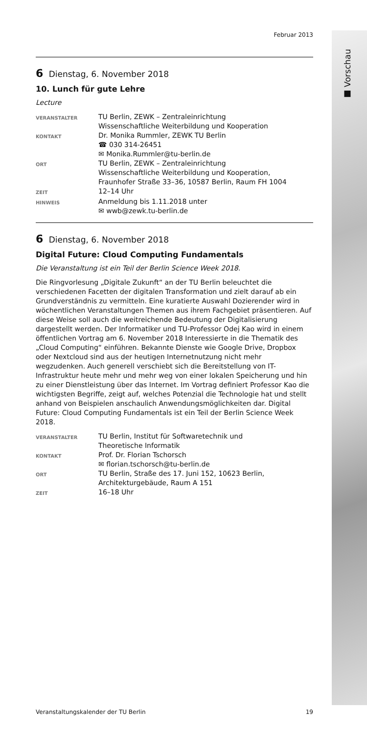■ Vorschau
Februar 2013
6 Dienstag, 6. November 2018
10. Lunch für gute Lehre
Lecture
VERANSTALTER
TU Berlin, ZEWK – Zentraleinrichtung
Wissenschaftliche Weiterbildung und Kooperation
KONTAKT
Dr. Monika Rummler, ZEWK TU Berlin
☎ 030 314-26451
✉ Monika.Rummler@tu-berlin.de
ORT
TU Berlin, ZEWK – Zentraleinrichtung
Wissenschaftliche Weiterbildung und Kooperation,
Fraunhofer Straße 33–36, 10587 Berlin, Raum FH 1004
ZEIT
12–14 Uhr
HINWEIS
Anmeldung bis 1.11.2018 unter
✉ wwb@zewk.tu-berlin.de
6 Dienstag, 6. November 2018
Digital Future: Cloud Computing Fundamentals
Die Veranstaltung ist ein Teil der Berlin Science Week 2018.
Die Ringvorlesung „Digitale Zukunft“ an der TU Berlin beleuchtet die verschiedenen Facetten der digitalen Transformation und zielt darauf ab ein Grundverständnis zu vermitteln. Eine kuratierte Auswahl Dozierender wird in wöchentlichen Veranstaltungen Themen aus ihrem Fachgebiet präsentieren. Auf diese Weise soll auch die weitreichende Bedeutung der Digitalisierung dargestellt werden. Der Informatiker und TU-Professor Odej Kao wird in einem öffentlichen Vortrag am 6. November 2018 Interessierte in die Thematik des „Cloud Computing“ einführen. Bekannte Dienste wie Google Drive, Dropbox oder Nextcloud sind aus der heutigen Internetnutzung nicht mehr wegzudenken. Auch generell verschiebt sich die Bereitstellung von IT-Infrastruktur heute mehr und mehr weg von einer lokalen Speicherung und hin zu einer Dienstleistung über das Internet. Im Vortrag definiert Professor Kao die wichtigsten Begriffe, zeigt auf, welches Potenzial die Technologie hat und stellt anhand von Beispielen anschaulich Anwendungsmöglichkeiten dar. Digital Future: Cloud Computing Fundamentals ist ein Teil der Berlin Science Week 2018.
VERANSTALTER
TU Berlin, Institut für Softwaretechnik und
Theoretische Informatik
KONTAKT
Prof. Dr. Florian Tschorsch
✉ florian.tschorsch@tu-berlin.de
ORT
TU Berlin, Straße des 17. Juni 152, 10623 Berlin,
Architekturgebäude, Raum A 151
ZEIT
16–18 Uhr
Veranstaltungskalender der TU Berlin 19